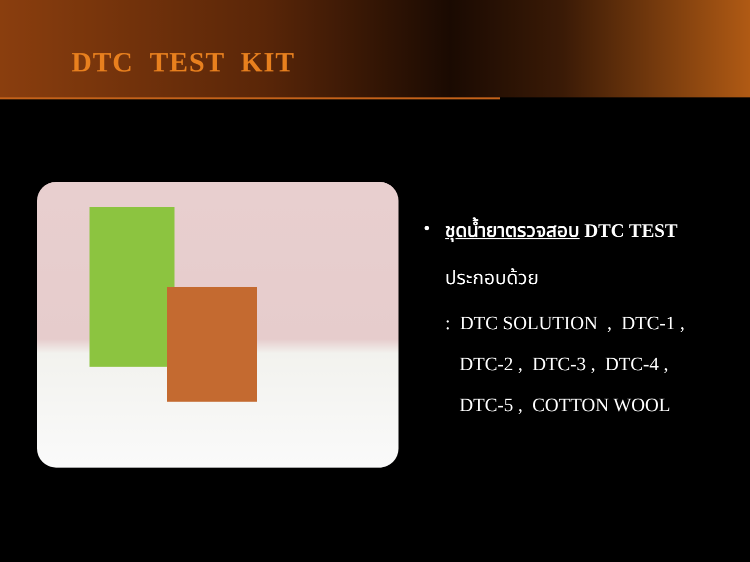DTC TEST KIT
• ชุดน้ำยาตรวจสอบ DTC TEST
ประกอบด้วย
: DTC SOLUTION , DTC-1 ,
DTC-2 , DTC-3 , DTC-4 ,
DTC-5 , COTTON WOOL